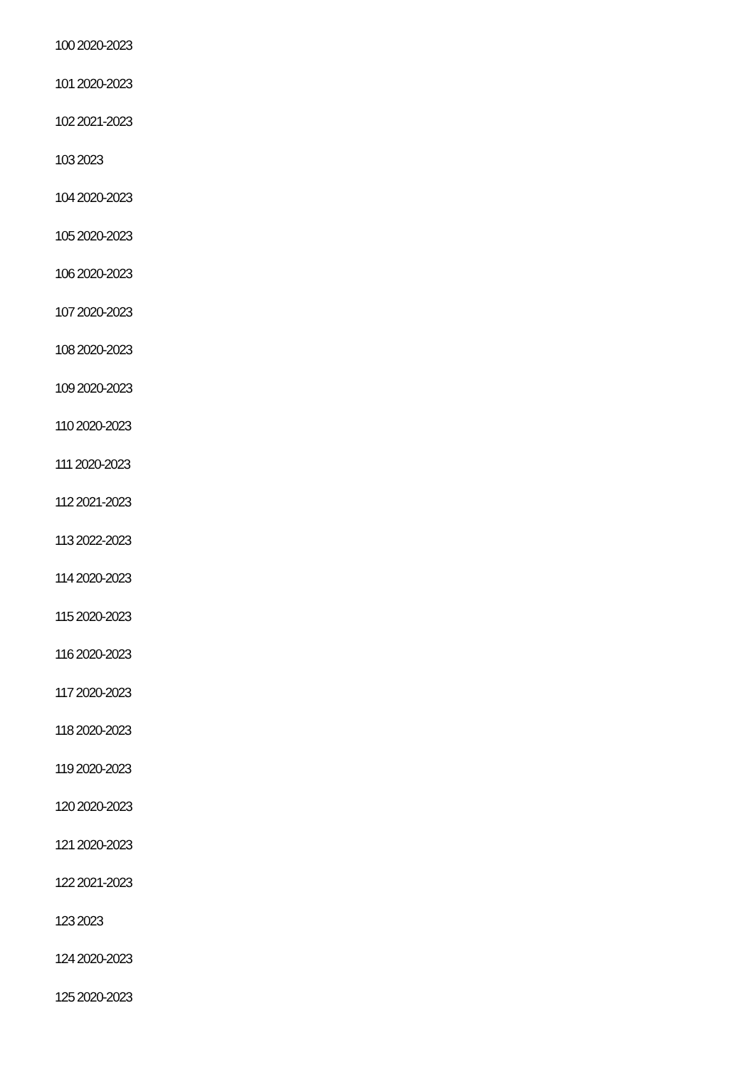100 2020-2023
101 2020-2023
102 2021-2023
103 2023
104 2020-2023
105 2020-2023
106 2020-2023
107 2020-2023
108 2020-2023
109 2020-2023
110 2020-2023
111 2020-2023
112 2021-2023
113 2022-2023
114 2020-2023
115 2020-2023
116 2020-2023
117 2020-2023
118 2020-2023
119 2020-2023
120 2020-2023
121 2020-2023
122 2021-2023
123 2023
124 2020-2023
125 2020-2023